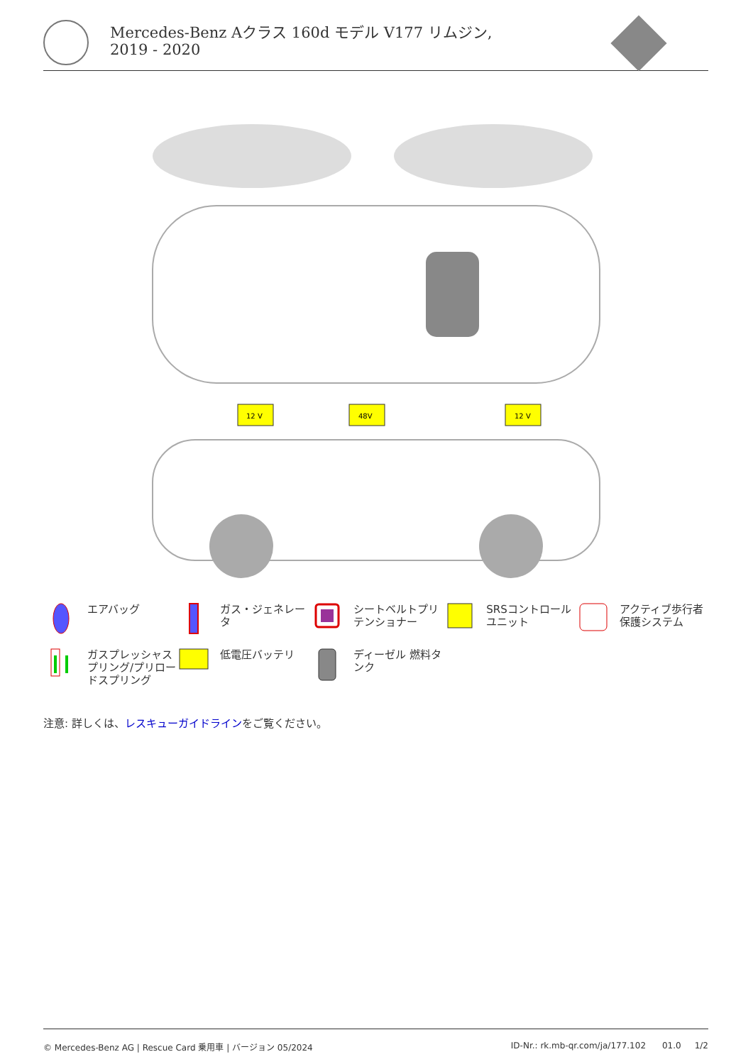Mercedes-Benz Aクラス 160d モデル V177 リムジン, 2019 - 2020
12 V
48V
12 V
エアバッグ
ガス・ジェネレータ
シートベルトプリテンショナー
SRSコントロールユニット
アクティブ歩行者保護システム
ガスプレッシャスプリング/プリロードスプリング
低電圧バッテリ
ディーゼル 燃料タンク
注意: 詳しくは、レスキューガイドラインをご覧ください。
© Mercedes-Benz AG | Rescue Card 乗用車 | バージョン 05/2024 ID-Nr.: rk.mb-qr.com/ja/177.102 01.0 1/2